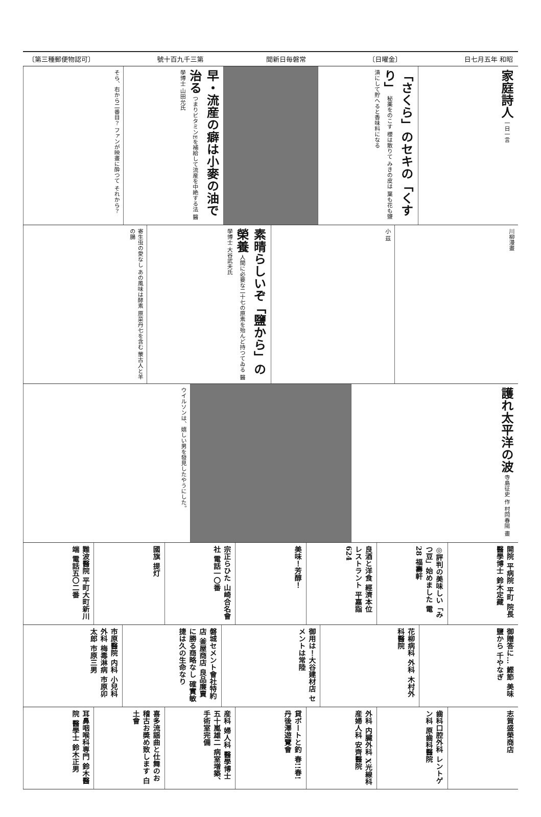〔第三種郵便物認可〕 號十百九千三第 聞新日毎磐常 〔日曜金〕 日七月五年 和昭
そら、右から二番目？ ファンが映畫に酔つて それから？
早・流産の癖は小麥の油で治る つまりビタミンEを補給して流産を中絶する法 醫學博士 山田允氏
「さくら」のセキの「くすり」 秘薬をのこす 櫻は散りて みきの皮は 葉も花も鹽漬にして貯へると香味料になる
家庭詩人 一日一言
寄生虫の愛なし あの風味は酵素 原菜丹七を含む 蒙古人と羊の腸
素晴らしいぞ「鹽から」の榮養 人間に必要な二十七の原素を殆んど持つてゐる 醫學博士 大谷武夫氏
小 茲
川柳漫畫
ウイルソンは、嬉しい男を發見したやうにした。
護れ太平洋の波 寺島征史 作 村岡春陽 畫
難波醫院 平町大町新川端 電話五〇二番
國旗 提灯
宗正らひた 山崎合名會社 電話一〇番
美味！芳醇！
良酒と洋食 經濟本位 レストラント 平嘉詣 624
◎評判の美味しい「みつ豆」始めました 電28 福壽軒
開院 平病院 平町 院長 醫學博士 鈴木定藏
市原醫院 内科 小兒科 外科 梅毒淋病 市原卯太郎 市原三男
磐城セメント會社特約店 釜屋商店 良品廉賣に勝る商略なし 確實敏捷は久の生命なり
御用は！大谷建材店 セメントは常陸
花柳病科 外科 木村外科醫院
御贈答に… 鰹節 美味 鹽から 千やなぎ
耳鼻咽喉科専門 鈴木醫院 醫學士 鈴木正男
喜多流謡曲と仕舞のお稽古お奬め致します 白土會
産科 婦人科 醫學博士 五十嵐雄二 病室増築、手術室完備
貸ボートと釣 春!!春! 丹後澤遊覽會
外科 内臓外科 X光線科 産婦人科 安齊醫院
齒科口腔外科 レントゲン科 原齒科醫院
志賀盛榮商店